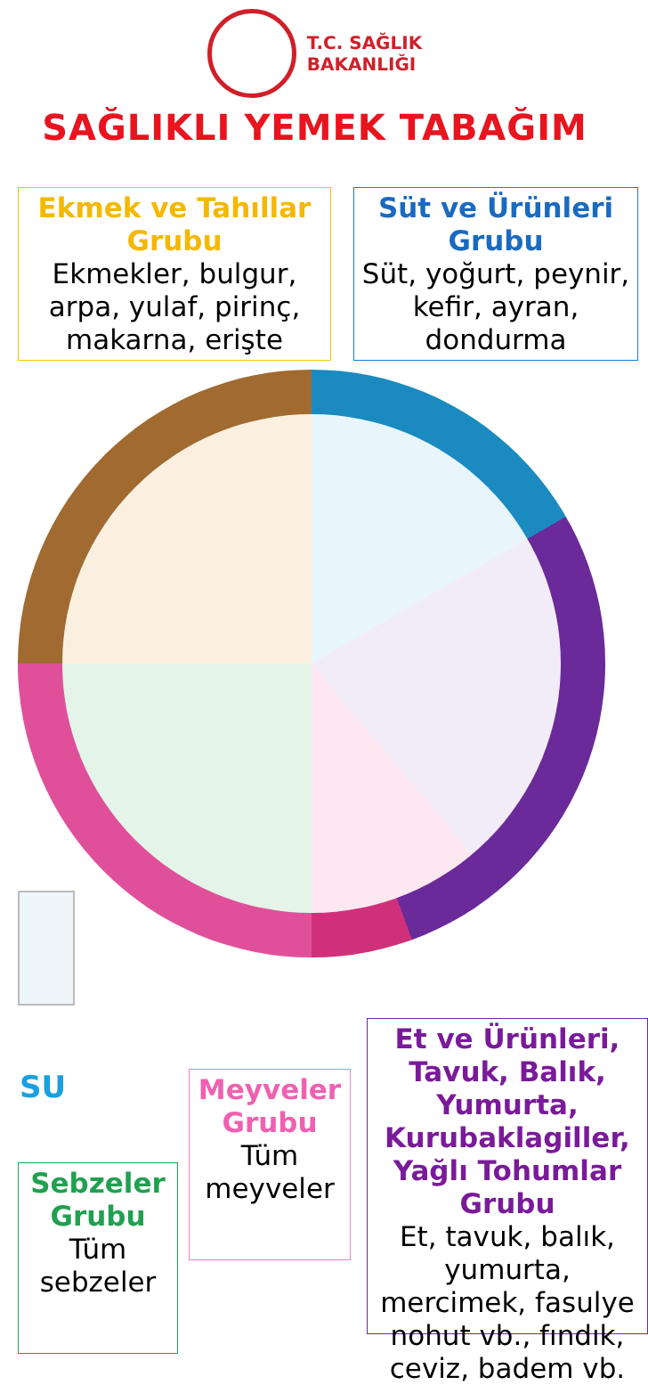T.C. SAĞLIK
BAKANLIĞI
SAĞLIKLI YEMEK TABAĞIM
Ekmek ve Tahıllar Grubu
Ekmekler, bulgur, arpa, yulaf, pirinç, makarna, erişte
Süt ve Ürünleri Grubu
Süt, yoğurt, peynir, kefir, ayran, dondurma
SU
Sebzeler Grubu
Tüm sebzeler
Meyveler Grubu
Tüm meyveler
Et ve Ürünleri, Tavuk, Balık, Yumurta, Kurubaklagiller, Yağlı Tohumlar Grubu
Et, tavuk, balık, yumurta, mercimek, fasulye nohut vb., fındık, ceviz, badem vb.